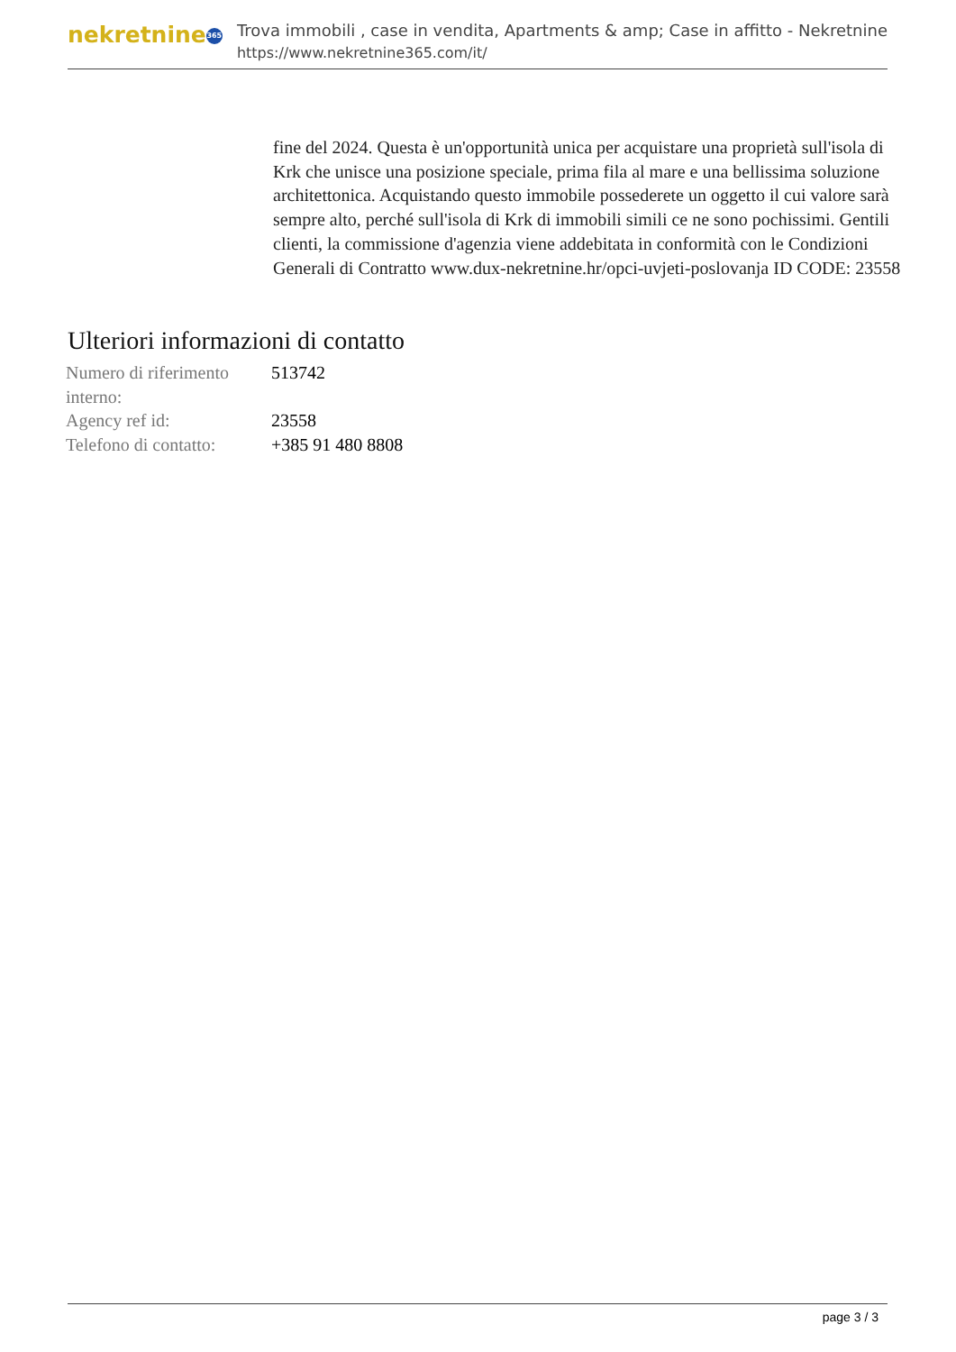nekretnine 365
Trova immobili , case in vendita, Apartments & amp; Case in affitto - Nekretnine
https://www.nekretnine365.com/it/
fine del 2024. Questa è un'opportunità unica per acquistare una proprietà sull'isola di Krk che unisce una posizione speciale, prima fila al mare e una bellissima soluzione architettonica. Acquistando questo immobile possederete un oggetto il cui valore sarà sempre alto, perché sull'isola di Krk di immobili simili ce ne sono pochissimi. Gentili clienti, la commissione d'agenzia viene addebitata in conformità con le Condizioni Generali di Contratto www.dux-nekretnine.hr/opci-uvjeti-poslovanja ID CODE: 23558
Ulteriori informazioni di contatto
| Numero di riferimento interno: | 513742 |
| Agency ref id: | 23558 |
| Telefono di contatto: | +385 91 480 8808 |
page 3 / 3